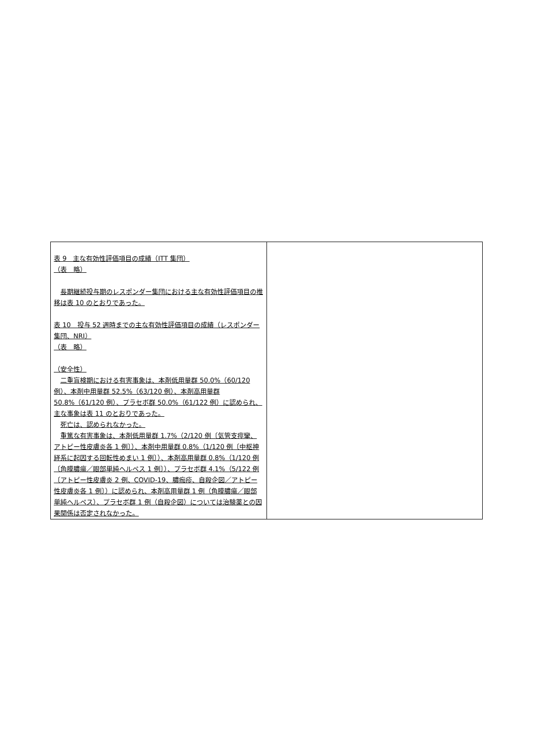| 表 9 主な有効性評価項目の成績（ITT 集団） （表 略） 長期継続投与期のレスポンダー集団における主な有効性評価項目の推移は表 10 のとおりであった。 表 10 投与 52 週時までの主な有効性評価項目の成績（レスポンダー集団、NRI） （表 略） （安全性） 二重盲検期における有害事象は、本剤低用量群 50.0%（60/120 例）、本剤中用量群 52.5%（63/120 例）、本剤高用量群 50.8%（61/120 例）、プラセボ群 50.0%（61/122 例）に認められ、主な事象は表 11 のとおりであった。 死亡は、認められなかった。 重篤な有害事象は、本剤低用量群 1.7%（2/120 例〔気管支痙攣、アトピー性皮膚炎各 1 例〕）、本剤中用量群 0.8%（1/120 例〔中枢神経系に起因する回転性めまい 1 例〕）、本剤高用量群 0.8%（1/120 例〔角膜膿瘍／眼部単純ヘルペス 1 例〕）、プラセボ群 4.1%（5/122 例〔アトピー性皮膚炎 2 例、COVID-19、膿痂疹、自殺企図／アトピー性皮膚炎各 1 例〕）に認められ、本剤高用量群 1 例（角膜膿瘍／眼部単純ヘルペス）、プラセボ群 1 例（自殺企図）については治験薬との因果関係は否定されなかった。 | |